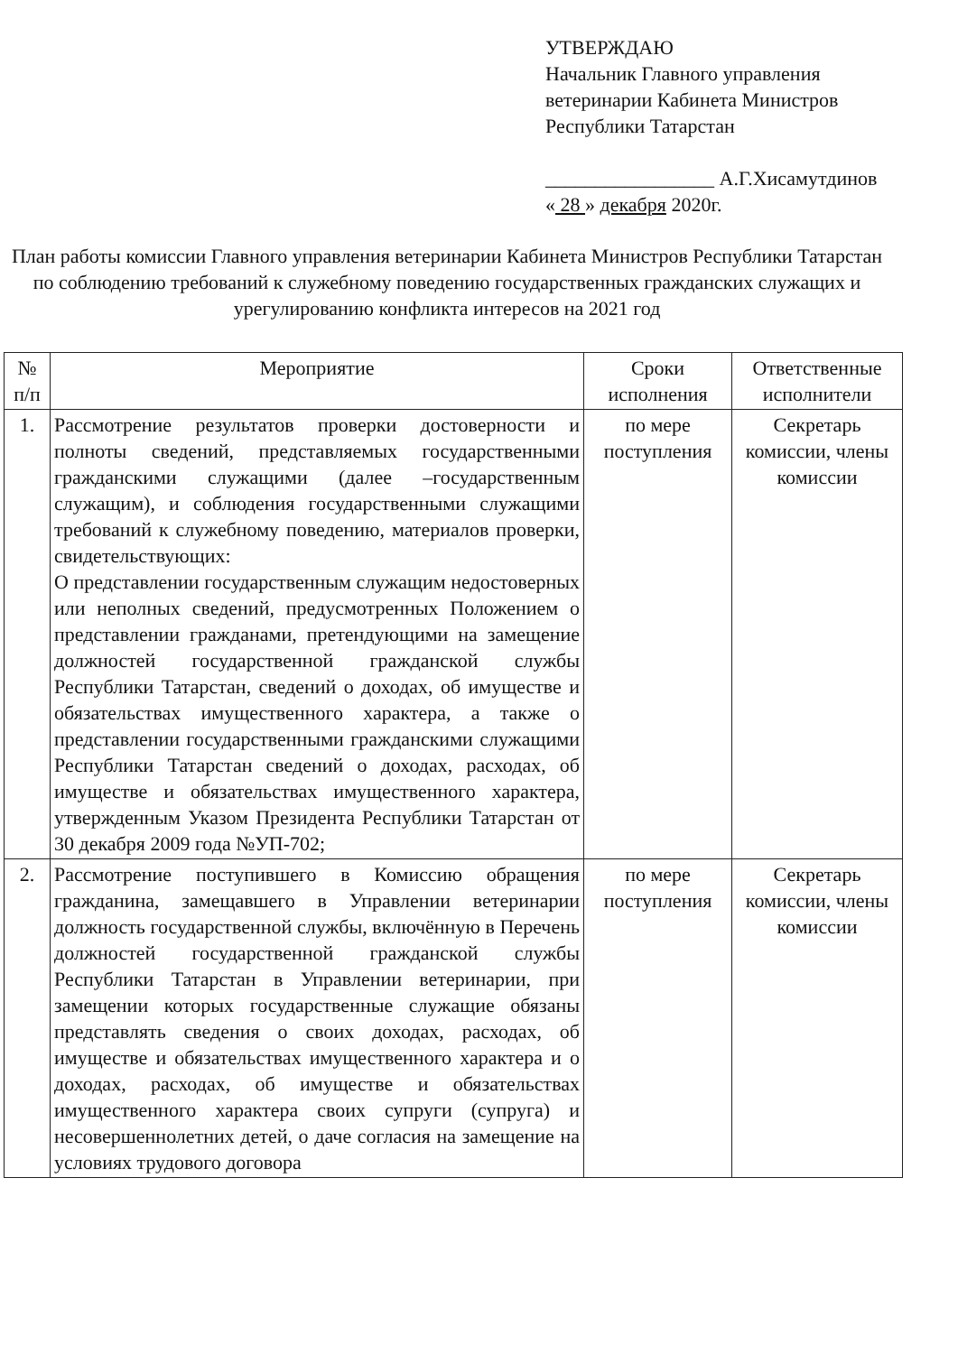УТВЕРЖДАЮ
Начальник Главного управления ветеринарии Кабинета Министров Республики Татарстан
_________________ А.Г.Хисамутдинов
« 28 » декабря 2020г.
План работы комиссии Главного управления ветеринарии Кабинета Министров Республики Татарстан по соблюдению требований к служебному поведению государственных гражданских служащих и урегулированию конфликта интересов на 2021 год
| № п/п | Мероприятие | Сроки исполнения | Ответственные исполнители |
| --- | --- | --- | --- |
| 1. | Рассмотрение результатов проверки достоверности и полноты сведений, представляемых государственными гражданскими служащими (далее –государственным служащим), и соблюдения государственными служащими требований к служебному поведению, материалов проверки, свидетельствующих: О представлении государственным служащим недостоверных или неполных сведений, предусмотренных Положением о представлении гражданами, претендующими на замещение должностей государственной гражданской службы Республики Татарстан, сведений о доходах, об имуществе и обязательствах имущественного характера, а также о представлении государственными гражданскими служащими Республики Татарстан сведений о доходах, расходах, об имуществе и обязательствах имущественного характера, утвержденным Указом Президента Республики Татарстан от 30 декабря 2009 года №УП-702; | по мере поступления | Секретарь комиссии, члены комиссии |
| 2. | Рассмотрение поступившего в Комиссию обращения гражданина, замещавшего в Управлении ветеринарии должность государственной службы, включённую в Перечень должностей государственной гражданской службы Республики Татарстан в Управлении ветеринарии, при замещении которых государственные служащие обязаны представлять сведения о своих доходах, расходах, об имуществе и обязательствах имущественного характера и о доходах, расходах, об имуществе и обязательствах имущественного характера своих супруги (супруга) и несовершеннолетних детей, о даче согласия на замещение на условиях трудового договора | по мере поступления | Секретарь комиссии, члены комиссии |